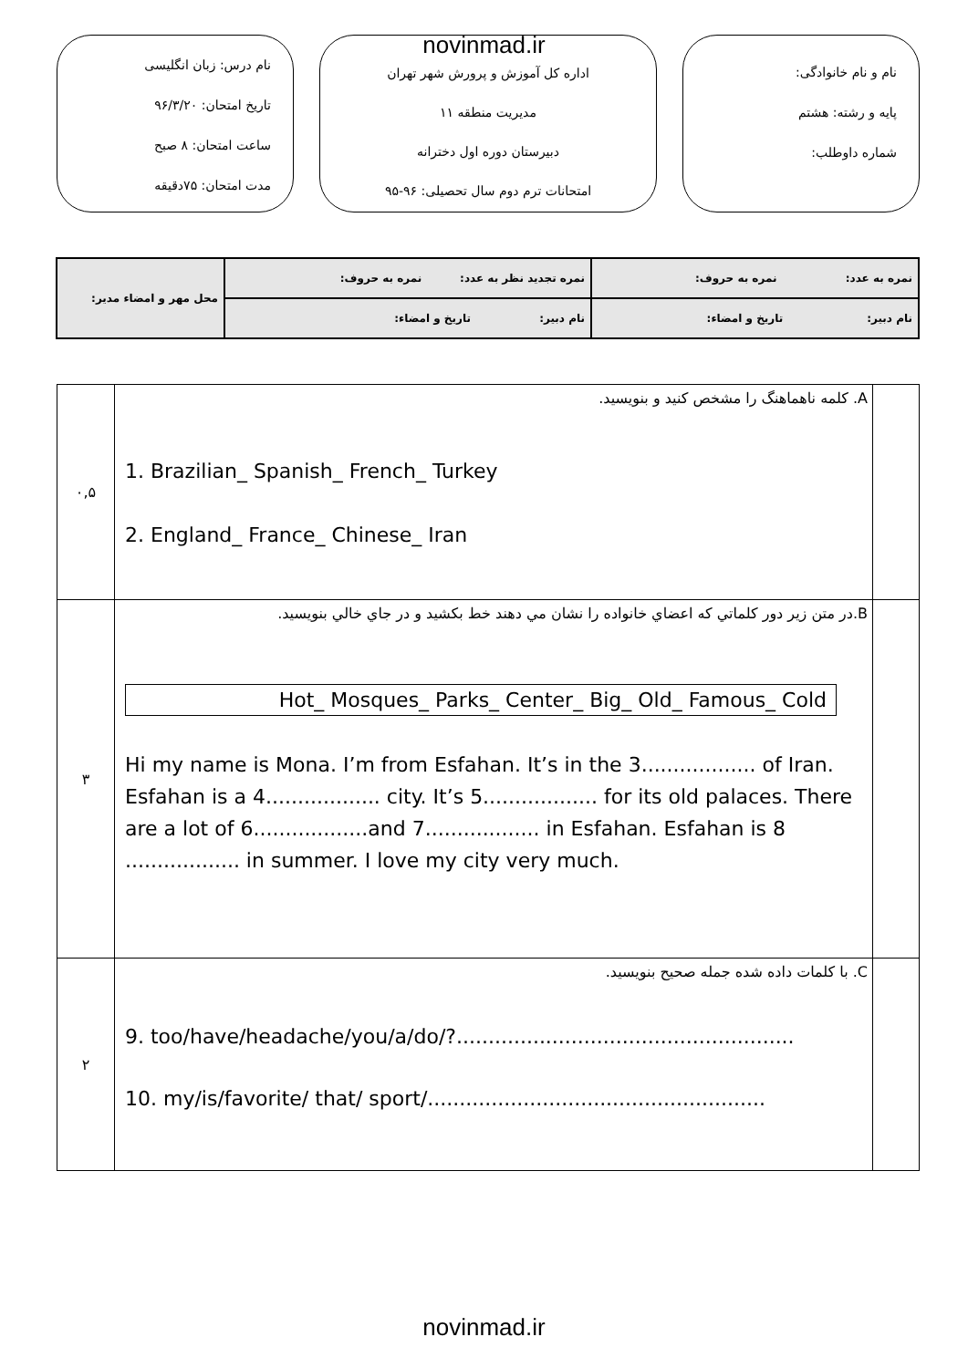novinmad.ir
نام و نام خانوادگی:
پایه و رشته: هشتم
شماره داوطلب:
اداره کل آموزش و پرورش شهر تهران
مدیریت منطقه ۱۱
دبیرستان دوره اول دخترانه
امتحانات ترم دوم سال تحصیلی: ۹۶-۹۵
نام درس: زبان انگلیسی
تاریخ امتحان: ۹۶/۳/۲۰
ساعت امتحان: ۸ صبح
مدت امتحان: ۷۵دقیقه
| نمره به عدد: نمره به حروف: | نمره تجدید نظر به عدد: نمره به حروف: | محل مهر و امضاء مدیر: |
| نام دبیر: تاریخ و امضاء: | نام دبیر: تاریخ و امضاء: | |
| ۰,۵ | A. کلمه ناهماهنگ را مشخص کنید و بنویسید. 1. Brazilian_ Spanish_ French_ Turkey 2. England_ France_ Chinese_ Iran | |
| ۳ | B.در متن زیر دور کلماتي که اعضاي خانواده را نشان مي دهند خط بکشيد و در جاي خالي بنويسيد. Hot_ Mosques_ Parks_ Center_ Big_ Old_ Famous_ Cold Hi my name is Mona. I’m from Esfahan. It’s in the 3.................. of Iran. Esfahan is a 4.................. city. It’s 5.................. for its old palaces. There are a lot of 6..................and 7.................. in Esfahan. Esfahan is 8 .................. in summer. I love my city very much. | |
| ۲ | C. با کلمات داده شده جمله صحیح بنویسید. 9. too/have/headache/you/a/do/?..................................................... 10. my/is/favorite/ that/ sport/..................................................... | |
novinmad.ir